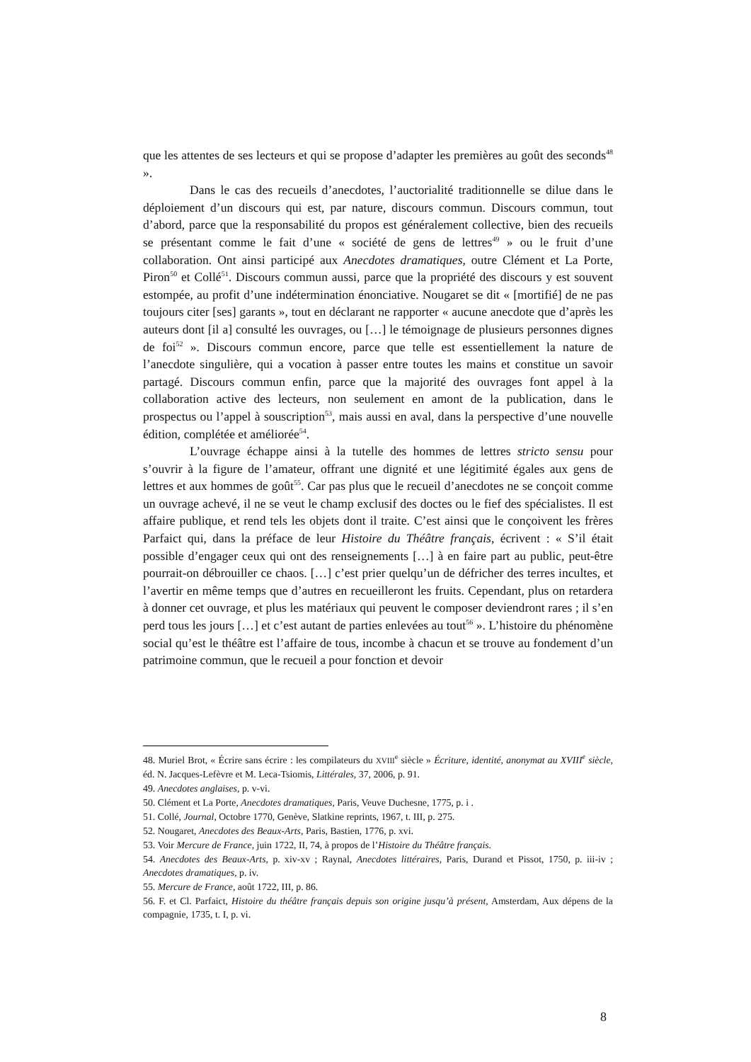que les attentes de ses lecteurs et qui se propose d’adapter les premières au goût des seconds<sup>48</sup> ».
Dans le cas des recueils d’anecdotes, l’auctorialité traditionnelle se dilue dans le déploiement d’un discours qui est, par nature, discours commun. Discours commun, tout d’abord, parce que la responsabilité du propos est généralement collective, bien des recueils se présentant comme le fait d’une « société de gens de lettres<sup>49</sup> » ou le fruit d’une collaboration. Ont ainsi participé aux Anecdotes dramatiques, outre Clément et La Porte, Piron<sup>50</sup> et Collé<sup>51</sup>. Discours commun aussi, parce que la propriété des discours y est souvent estompée, au profit d’une indétermination énonciative. Nougaret se dit « [mortifié] de ne pas toujours citer [ses] garants », tout en déclarant ne rapporter « aucune anecdote que d’après les auteurs dont [il a] consulté les ouvrages, ou […] le témoignage de plusieurs personnes dignes de foi<sup>52</sup> ». Discours commun encore, parce que telle est essentiellement la nature de l’anecdote singulière, qui a vocation à passer entre toutes les mains et constitue un savoir partagé. Discours commun enfin, parce que la majorité des ouvrages font appel à la collaboration active des lecteurs, non seulement en amont de la publication, dans le prospectus ou l’appel à souscription<sup>53</sup>, mais aussi en aval, dans la perspective d’une nouvelle édition, complétée et améliorée<sup>54</sup>.
L’ouvrage échappe ainsi à la tutelle des hommes de lettres stricto sensu pour s’ouvrir à la figure de l’amateur, offrant une dignité et une légitimité égales aux gens de lettres et aux hommes de goût<sup>55</sup>. Car pas plus que le recueil d’anecdotes ne se conçoit comme un ouvrage achevé, il ne se veut le champ exclusif des doctes ou le fief des spécialistes. Il est affaire publique, et rend tels les objets dont il traite. C’est ainsi que le conçoivent les frères Parfaict qui, dans la préface de leur Histoire du Théâtre français, écrivent : « S’il était possible d’engager ceux qui ont des renseignements […] à en faire part au public, peut-être pourrait-on débrouiller ce chaos. […] c’est prier quelqu’un de défricher des terres incultes, et l’avertir en même temps que d’autres en recueilleront les fruits. Cependant, plus on retardera à donner cet ouvrage, et plus les matériaux qui peuvent le composer deviendront rares ; il s’en perd tous les jours […] et c’est autant de parties enlevées au tout<sup>56</sup> ». L’histoire du phénomène social qu’est le théâtre est l’affaire de tous, incombe à chacun et se trouve au fondement d’un patrimoine commun, que le recueil a pour fonction et devoir
48. Muriel Brot, « Écrire sans écrire : les compilateurs du XVIII<sup>e</sup> siècle » Écriture, identité, anonymat au XVIII<sup>e</sup> siècle, éd. N. Jacques-Lefèvre et M. Leca-Tsiomis, Littérales, 37, 2006, p. 91.
49. Anecdotes anglaises, p. v-vi.
50. Clément et La Porte, Anecdotes dramatiques, Paris, Veuve Duchesne, 1775, p. i .
51. Collé, Journal, Octobre 1770, Genève, Slatkine reprints, 1967, t. III, p. 275.
52. Nougaret, Anecdotes des Beaux-Arts, Paris, Bastien, 1776, p. xvi.
53. Voir Mercure de France, juin 1722, II, 74, à propos de l’Histoire du Théâtre français.
54. Anecdotes des Beaux-Arts, p. xiv-xv ; Raynal, Anecdotes littéraires, Paris, Durand et Pissot, 1750, p. iii-iv ; Anecdotes dramatiques, p. iv.
55. Mercure de France, août 1722, III, p. 86.
56. F. et Cl. Parfaict, Histoire du théâtre français depuis son origine jusqu’à présent, Amsterdam, Aux dépens de la compagnie, 1735, t. I, p. vi.
8